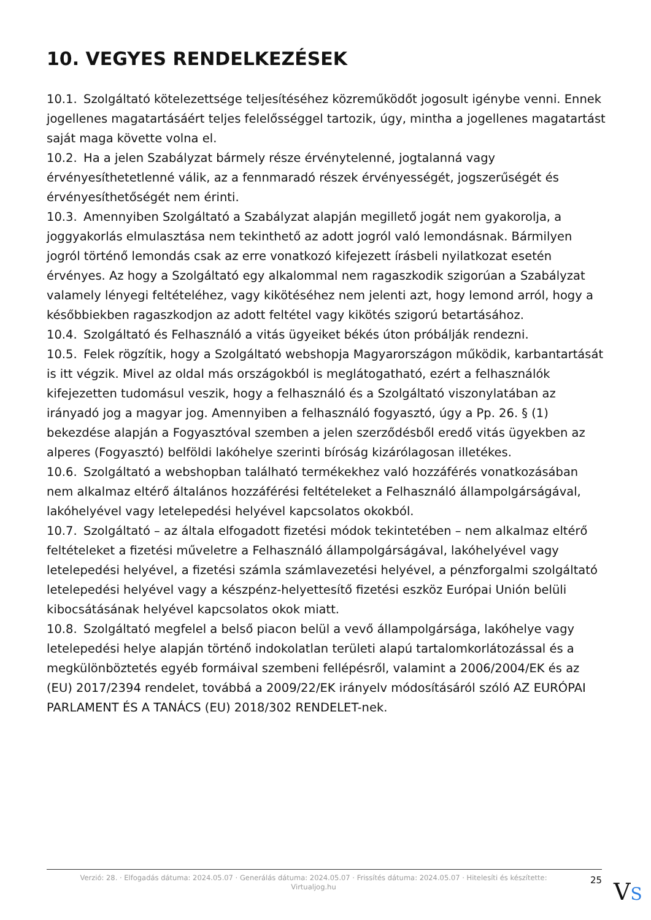10. VEGYES RENDELKEZÉSEK
10.1. Szolgáltató kötelezettsége teljesítéséhez közreműködőt jogosult igénybe venni. Ennek jogellenes magatartásáért teljes felelősséggel tartozik, úgy, mintha a jogellenes magatartást saját maga követte volna el.
10.2. Ha a jelen Szabályzat bármely része érvénytelenné, jogtalanná vagy érvényesíthetetlenné válik, az a fennmaradó részek érvényességét, jogszerűségét és érvényesíthetőségét nem érinti.
10.3. Amennyiben Szolgáltató a Szabályzat alapján megillető jogát nem gyakorolja, a joggyakorlás elmulasztása nem tekinthető az adott jogról való lemondásnak. Bármilyen jogról történő lemondás csak az erre vonatkozó kifejezett írásbeli nyilatkozat esetén érvényes. Az hogy a Szolgáltató egy alkalommal nem ragaszkodik szigorúan a Szabályzat valamely lényegi feltételéhez, vagy kikötéséhez nem jelenti azt, hogy lemond arról, hogy a későbbiekben ragaszkodjon az adott feltétel vagy kikötés szigorú betartásához.
10.4. Szolgáltató és Felhasználó a vitás ügyeiket békés úton próbálják rendezni.
10.5. Felek rögzítik, hogy a Szolgáltató webshopja Magyarországon működik, karbantartását is itt végzik. Mivel az oldal más országokból is meglátogatható, ezért a felhasználók kifejezetten tudomásul veszik, hogy a felhasználó és a Szolgáltató viszonylatában az irányadó jog a magyar jog. Amennyiben a felhasználó fogyasztó, úgy a Pp. 26. § (1) bekezdése alapján a Fogyasztóval szemben a jelen szerződésből eredő vitás ügyekben az alperes (Fogyasztó) belföldi lakóhelye szerinti bíróság kizárólagosan illetékes.
10.6. Szolgáltató a webshopban található termékekhez való hozzáférés vonatkozásában nem alkalmaz eltérő általános hozzáférési feltételeket a Felhasználó állampolgárságával, lakóhelyével vagy letelepedési helyével kapcsolatos okokból.
10.7. Szolgáltató – az általa elfogadott fizetési módok tekintetében – nem alkalmaz eltérő feltételeket a fizetési műveletre a Felhasználó állampolgárságával, lakóhelyével vagy letelepedési helyével, a fizetési számla számlavezetési helyével, a pénzforgalmi szolgáltató letelepedési helyével vagy a készpénz-helyettesítő fizetési eszköz Európai Unión belüli kibocsátásának helyével kapcsolatos okok miatt.
10.8. Szolgáltató megfelel a belső piacon belül a vevő állampolgársága, lakóhelye vagy letelepedési helye alapján történő indokolatlan területi alapú tartalomkorlátozással és a megkülönböztetés egyéb formáival szembeni fellépésről, valamint a 2006/2004/EK és az (EU) 2017/2394 rendelet, továbbá a 2009/22/EK irányelv módosításáról szóló AZ EURÓPAI PARLAMENT ÉS A TANÁCS (EU) 2018/302 RENDELET-nek.
Verzió: 28. · Elfogadás dátuma: 2024.05.07 · Generálás dátuma: 2024.05.07 · Frissítés dátuma: 2024.05.07 · Hitelesíti és készítette: Virtualjog.hu
25
VS